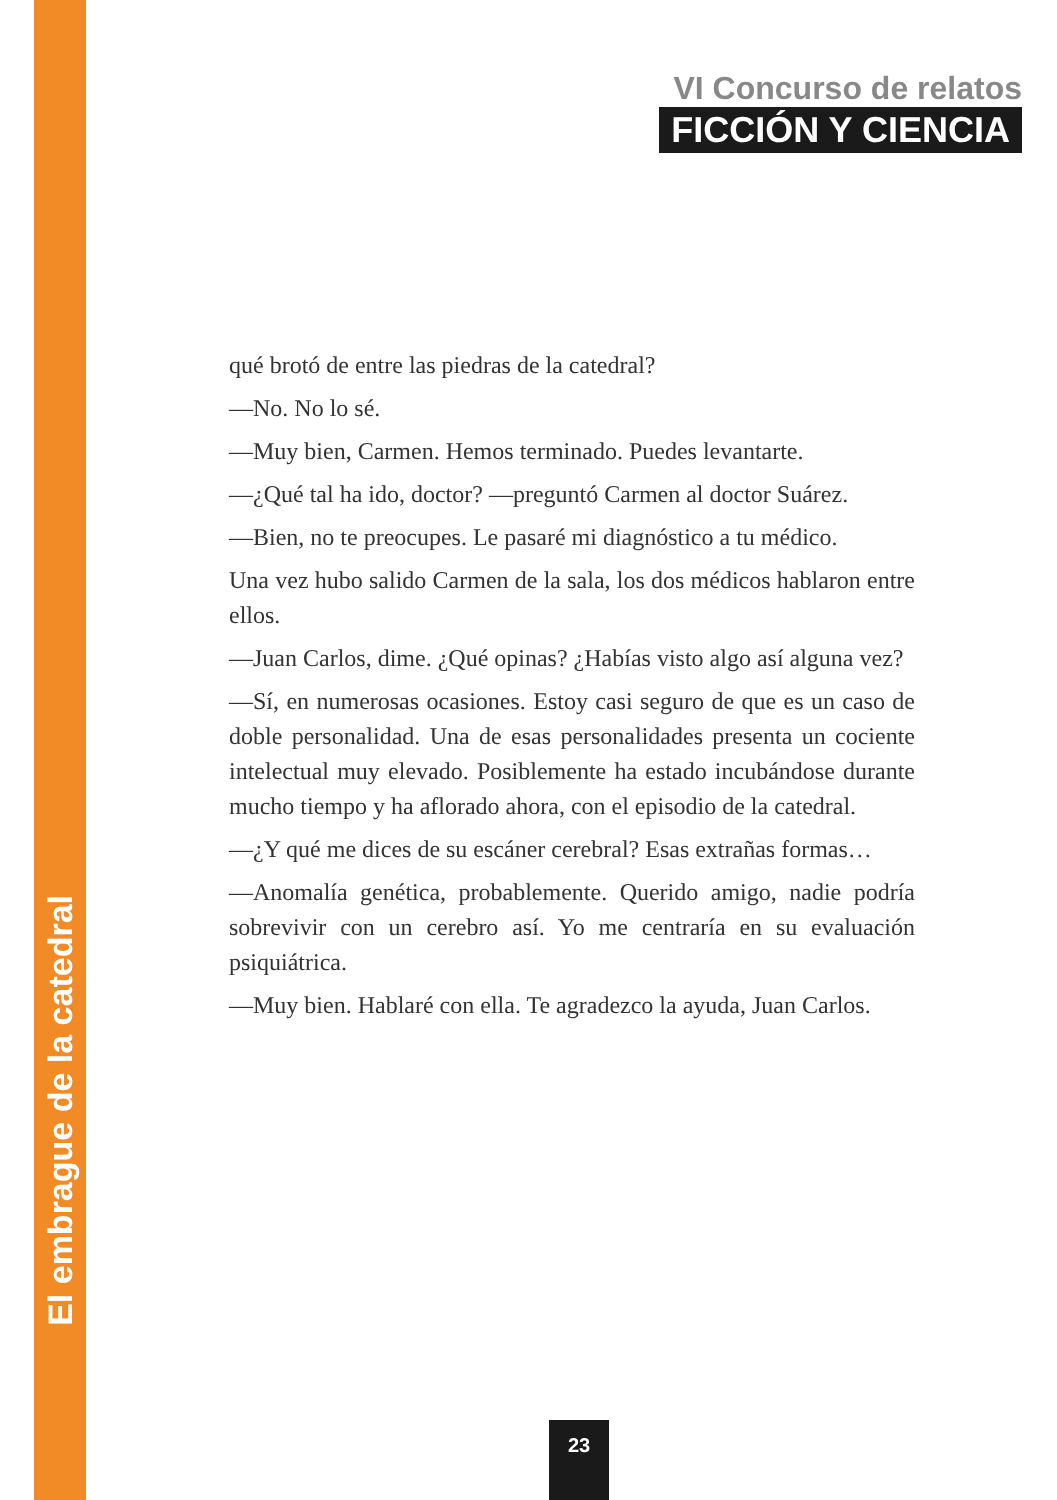El embrague de la catedral
VI Concurso de relatos
FICCIÓN Y CIENCIA
qué brotó de entre las piedras de la catedral?
—No. No lo sé.
—Muy bien, Carmen. Hemos terminado. Puedes levantarte.
—¿Qué tal ha ido, doctor? —preguntó Carmen al doctor Suárez.
—Bien, no te preocupes. Le pasaré mi diagnóstico a tu médico.
Una vez hubo salido Carmen de la sala, los dos médicos hablaron entre ellos.
—Juan Carlos, dime. ¿Qué opinas? ¿Habías visto algo así alguna vez?
—Sí, en numerosas ocasiones. Estoy casi seguro de que es un caso de doble personalidad. Una de esas personalidades presenta un cociente intelectual muy elevado. Posiblemente ha estado incubándose durante mucho tiempo y ha aflorado ahora, con el episodio de la catedral.
—¿Y qué me dices de su escáner cerebral? Esas extrañas formas…
—Anomalía genética, probablemente. Querido amigo, nadie podría sobrevivir con un cerebro así. Yo me centraría en su evaluación psiquiátrica.
—Muy bien. Hablaré con ella. Te agradezco la ayuda, Juan Carlos.
23